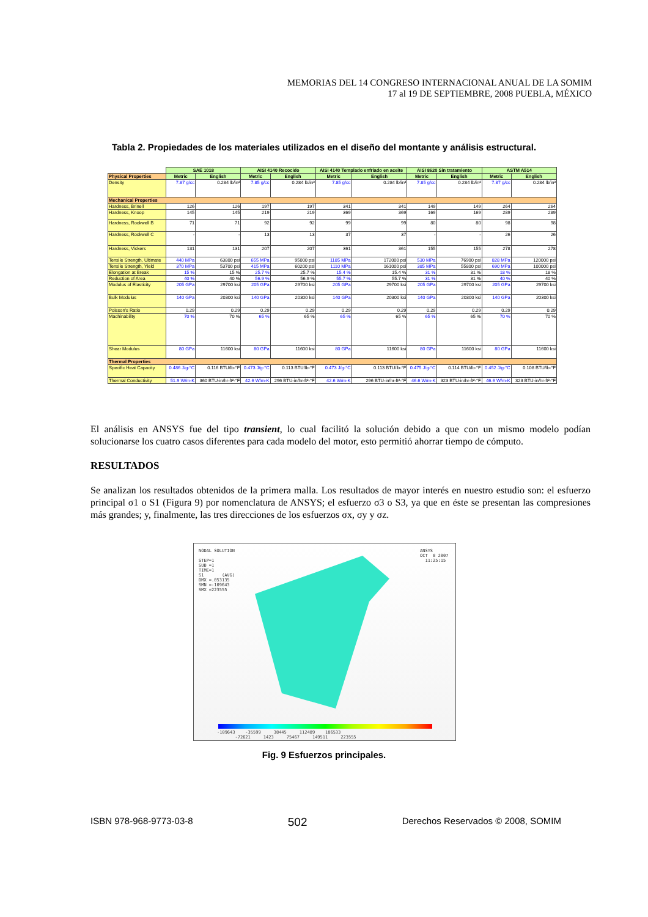MEMORIAS DEL 14 CONGRESO INTERNACIONAL ANUAL DE LA SOMIM
17 al 19 DE SEPTIEMBRE, 2008 PUEBLA, MÉXICO
Tabla 2. Propiedades de los materiales utilizados en el diseño del montante y análisis estructural.
| | SAE 1018 | | AISI 4140 Recocido | | AISI 4140 Templado enfriado en aceite | | AISI 8620 Sin tratamiento | | ASTM A514 | |
| Physical Properties | Metric | English | Metric | English | Metric | English | Metric | English | Metric | English |
| Density | 7.87 g/cc | 0.284 lb/in³ | 7.85 g/cc | 0.284 lb/in³ | 7.85 g/cc | 0.284 lb/in³ | 7.85 g/cc | 0.284 lb/in³ | 7.87 g/cc | 0.284 lb/in³ |
| Mechanical Properties | | | | | | | | | | |
| Hardness, Brinell | 126 | 126 | 197 | 197 | 341 | 341 | 149 | 149 | 264 | 264 |
| Hardness, Knoop | 145 | 145 | 219 | 219 | 369 | 369 | 169 | 169 | 289 | 289 |
| Hardness, Rockwell B | 71 | 71 | 92 | 92 | 99 | 99 | 80 | 80 | 98 | 98 |
| Hardness, Rockwell C | - | - | 13 | 13 | 37 | 37 | - | - | 26 | 26 |
| Hardness, Vickers | 131 | 131 | 207 | 207 | 361 | 361 | 155 | 155 | 278 | 278 |
| Tensile Strength, Ultimate | 440 MPa | 63800 psi | 655 MPa | 95000 psi | 1185 MPa | 172000 psi | 530 MPa | 76900 psi | 828 MPa | 120000 psi |
| Tensile Strength, Yield | 370 MPa | 53700 psi | 415 MPa | 60200 psi | 1110 MPa | 161000 psi | 385 MPa | 55800 psi | 690 MPa | 100000 psi |
| Elongation at Break | 15 % | 15 % | 25.7 % | 25.7 % | 15.4 % | 15.4 % | 31 % | 31 % | 18 % | 18 % |
| Reduction of Area | 40 % | 40 % | 56.9 % | 56.9 % | 55.7 % | 55.7 % | 31 % | 31 % | 40 % | 40 % |
| Modulus of Elasticity | 205 GPa | 29700 ksi | 205 GPa | 29700 ksi | 205 GPa | 29700 ksi | 205 GPa | 29700 ksi | 205 GPa | 29700 ksi |
| Bulk Modulus | 140 GPa | 20300 ksi | 140 GPa | 20300 ksi | 140 GPa | 20300 ksi | 140 GPa | 20300 ksi | 140 GPa | 20300 ksi |
| Poisson's Ratio | 0.29 | 0.29 | 0.29 | 0.29 | 0.29 | 0.29 | 0.29 | 0.29 | 0.29 | 0.29 |
| Machinability | 70 % | 70 % | 65 % | 65 % | 65 % | 65 % | 65 % | 65 % | 70 % | 70 % |
| Shear Modulus | 80 GPa | 11600 ksi | 80 GPa | 11600 ksi | 80 GPa | 11600 ksi | 80 GPa | 11600 ksi | 80 GPa | 11600 ksi |
| Thermal Properties | | | | | | | | | | |
| Specific Heat Capacity | 0.486 J/g-°C | 0.116 BTU/lb-°F | 0.473 J/g-°C | 0.113 BTU/lb-°F | 0.473 J/g-°C | 0.113 BTU/lb-°F | 0.475 J/g-°C | 0.114 BTU/lb-°F | 0.452 J/g-°C | 0.108 BTU/lb-°F |
| Thermal Conductivity | 51.9 W/m-K | 360 BTU-in/hr-ft²-°F | 42.6 W/m-K | 296 BTU-in/hr-ft²-°F | 42.6 W/m-K | 296 BTU-in/hr-ft²-°F | 46.6 W/m-K | 323 BTU-in/hr-ft²-°F | 46.6 W/m-K | 323 BTU-in/hr-ft²-°F |
El análisis en ANSYS fue del tipo transient, lo cual facilitó la solución debido a que con un mismo modelo podían solucionarse los cuatro casos diferentes para cada modelo del motor, esto permitió ahorrar tiempo de cómputo.
RESULTADOS
Se analizan los resultados obtenidos de la primera malla. Los resultados de mayor interés en nuestro estudio son: el esfuerzo principal σ1 o S1 (Figura 9) por nomenclatura de ANSYS; el esfuerzo σ3 o S3, ya que en éste se presentan las compresiones más grandes; y, finalmente, las tres direcciones de los esfuerzos σx, σy y σz.
NODAL SOLUTION

STEP=1
SUB =1
TIME=1
S1       (AVG)
DMX =.053135
SMN =-109643
SMX =223555
ANSYS
OCT  8 2007
  11:25:15
-109643    -35599     38445     112489    186533
       -72621     1423     75467     149511     223555
Fig. 9 Esfuerzos principales.
ISBN 978-968-9773-03-8 502 Derechos Reservados © 2008, SOMIM